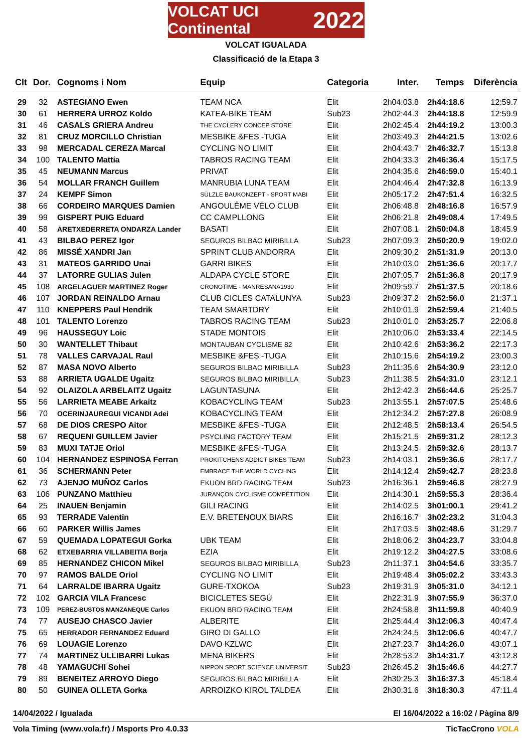VOLCAT UCI Continental 2022
VOLCAT IGUALADA
Classificació de la Etapa 3
| Clt | Dor. | Cognoms i Nom | Equip | Categoria | Inter. | Temps | Diferència |
| --- | --- | --- | --- | --- | --- | --- | --- |
| 29 | 32 | ASTEGIANO Ewen | TEAM NCA | Elit | 2h04:03.8 | 2h44:18.6 | 12:59.7 |
| 30 | 61 | HERRERA URROZ Koldo | KATEA-BIKE TEAM | Sub23 | 2h02:44.3 | 2h44:18.8 | 12:59.9 |
| 31 | 46 | CASALS GRIERA Andreu | THE CYCLERY CONCEP STORE | Elit | 2h02:45.4 | 2h44:19.2 | 13:00.3 |
| 32 | 81 | CRUZ MORCILLO Christian | MESBIKE &FES -TUGA | Elit | 2h03:49.3 | 2h44:21.5 | 13:02.6 |
| 33 | 98 | MERCADAL CEREZA Marcal | CYCLING NO LIMIT | Elit | 2h04:43.7 | 2h46:32.7 | 15:13.8 |
| 34 | 100 | TALENTO Mattia | TABROS RACING TEAM | Elit | 2h04:33.3 | 2h46:36.4 | 15:17.5 |
| 35 | 45 | NEUMANN Marcus | PRIVAT | Elit | 2h04:35.6 | 2h46:59.0 | 15:40.1 |
| 36 | 54 | MOLLAR FRANCH Guillem | MANRUBIA LUNA TEAM | Elit | 2h04:46.4 | 2h47:32.8 | 16:13.9 |
| 37 | 24 | KEMPF Simon | SÜLZLE BAUKONZEPT - SPORT MABI | Elit | 2h05:17.2 | 2h47:51.4 | 16:32.5 |
| 38 | 66 | CORDEIRO MARQUES Damien | ANGOULÊME VÉLO CLUB | Elit | 2h06:48.8 | 2h48:16.8 | 16:57.9 |
| 39 | 99 | GISPERT PUIG Eduard | CC CAMPLLONG | Elit | 2h06:21.8 | 2h49:08.4 | 17:49.5 |
| 40 | 58 | ARETXEDERRETA ONDARZA Lander | BASATI | Elit | 2h07:08.1 | 2h50:04.8 | 18:45.9 |
| 41 | 43 | BILBAO PEREZ Igor | SEGUROS BILBAO MIRIBILLA | Sub23 | 2h07:09.3 | 2h50:20.9 | 19:02.0 |
| 42 | 86 | MISSÉ XANDRI Jan | SPRINT CLUB ANDORRA | Elit | 2h09:30.2 | 2h51:31.9 | 20:13.0 |
| 43 | 31 | MATEOS GARRIDO Unai | GARRI BIKES | Elit | 2h10:03.0 | 2h51:36.6 | 20:17.7 |
| 44 | 37 | LATORRE GULIAS Julen | ALDAPA CYCLE STORE | Elit | 2h07:05.7 | 2h51:36.8 | 20:17.9 |
| 45 | 108 | ARGELAGUER MARTINEZ Roger | CRONOTIME - MANRESANA1930 | Elit | 2h09:59.7 | 2h51:37.5 | 20:18.6 |
| 46 | 107 | JORDAN REINALDO Arnau | CLUB CICLES CATALUNYA | Sub23 | 2h09:37.2 | 2h52:56.0 | 21:37.1 |
| 47 | 110 | KNEPPERS Paul Hendrik | TEAM SMARTDRY | Elit | 2h10:01.9 | 2h52:59.4 | 21:40.5 |
| 48 | 101 | TALENTO Lorenzo | TABROS RACING TEAM | Sub23 | 2h10:01.0 | 2h53:25.7 | 22:06.8 |
| 49 | 96 | HAUSSEGUY Loic | STADE MONTOIS | Elit | 2h10:06.0 | 2h53:33.4 | 22:14.5 |
| 50 | 30 | WANTELLET Thibaut | MONTAUBAN CYCLISME 82 | Elit | 2h10:42.6 | 2h53:36.2 | 22:17.3 |
| 51 | 78 | VALLES CARVAJAL Raul | MESBIKE &FES -TUGA | Elit | 2h10:15.6 | 2h54:19.2 | 23:00.3 |
| 52 | 87 | MASA NOVO Alberto | SEGUROS BILBAO MIRIBILLA | Sub23 | 2h11:35.6 | 2h54:30.9 | 23:12.0 |
| 53 | 88 | ARRIETA UGALDE Ugaitz | SEGUROS BILBAO MIRIBILLA | Sub23 | 2h11:38.5 | 2h54:31.0 | 23:12.1 |
| 54 | 92 | OLAIZOLA ARBELAITZ Ugaitz | LAGUNTASUNA | Elit | 2h12:42.3 | 2h56:44.6 | 25:25.7 |
| 55 | 56 | LARRIETA MEABE Arkaitz | KOBACYCLING TEAM | Sub23 | 2h13:55.1 | 2h57:07.5 | 25:48.6 |
| 56 | 70 | OCERINJAUREGUI VICANDI Adei | KOBACYCLING TEAM | Elit | 2h12:34.2 | 2h57:27.8 | 26:08.9 |
| 57 | 68 | DE DIOS CRESPO Aitor | MESBIKE &FES -TUGA | Elit | 2h12:48.5 | 2h58:13.4 | 26:54.5 |
| 58 | 67 | REQUENI GUILLEM Javier | PSYCLING FACTORY TEAM | Elit | 2h15:21.5 | 2h59:31.2 | 28:12.3 |
| 59 | 83 | MUXI TATJE Oriol | MESBIKE &FES -TUGA | Elit | 2h13:24.5 | 2h59:32.6 | 28:13.7 |
| 60 | 104 | HERNANDEZ ESPINOSA Ferran | PROKITCHENS ADDICT BIKES TEAM | Sub23 | 2h14:03.1 | 2h59:36.6 | 28:17.7 |
| 61 | 36 | SCHERMANN Peter | EMBRACE THE WORLD CYCLING | Elit | 2h14:12.4 | 2h59:42.7 | 28:23.8 |
| 62 | 73 | AJENJO MUÑOZ Carlos | EKUON BRD RACING TEAM | Sub23 | 2h16:36.1 | 2h59:46.8 | 28:27.9 |
| 63 | 106 | PUNZANO Matthieu | JURANÇON CYCLISME COMPÉTITION | Elit | 2h14:30.1 | 2h59:55.3 | 28:36.4 |
| 64 | 25 | INAUEN Benjamin | GILI RACING | Elit | 2h14:02.5 | 3h01:00.1 | 29:41.2 |
| 65 | 93 | TERRADE Valentin | E.V. BRETENOUX BIARS | Elit | 2h16:16.7 | 3h02:23.2 | 31:04.3 |
| 66 | 60 | PARKER Willis James | | Elit | 2h17:03.5 | 3h02:48.6 | 31:29.7 |
| 67 | 59 | QUEMADA LOPATEGUI Gorka | UBK TEAM | Elit | 2h18:06.2 | 3h04:23.7 | 33:04.8 |
| 68 | 62 | ETXEBARRIA VILLABEITIA Borja | EZIA | Elit | 2h19:12.2 | 3h04:27.5 | 33:08.6 |
| 69 | 85 | HERNANDEZ CHICON Mikel | SEGUROS BILBAO MIRIBILLA | Sub23 | 2h11:37.1 | 3h04:54.6 | 33:35.7 |
| 70 | 97 | RAMOS BALDE Oriol | CYCLING NO LIMIT | Elit | 2h19:48.4 | 3h05:02.2 | 33:43.3 |
| 71 | 64 | LARRALDE IBARRA Ugaitz | GURE-TXOKOA | Sub23 | 2h19:31.9 | 3h05:31.0 | 34:12.1 |
| 72 | 102 | GARCIA VILA Francesc | BICICLETES SEGÚ | Elit | 2h22:31.9 | 3h07:55.9 | 36:37.0 |
| 73 | 109 | PEREZ-BUSTOS MANZANEQUE Carlos | EKUON BRD RACING TEAM | Elit | 2h24:58.8 | 3h11:59.8 | 40:40.9 |
| 74 | 77 | AUSEJO CHASCO Javier | ALBERITE | Elit | 2h25:44.4 | 3h12:06.3 | 40:47.4 |
| 75 | 65 | HERRADOR FERNANDEZ Eduard | GIRO DI GALLO | Elit | 2h24:24.5 | 3h12:06.6 | 40:47.7 |
| 76 | 69 | LOUAGIE Lorenzo | DAVO KZLWC | Elit | 2h27:23.7 | 3h14:26.0 | 43:07.1 |
| 77 | 74 | MARTINEZ ULLIBARRI Lukas | MENA BIKERS | Elit | 2h28:53.2 | 3h14:31.7 | 43:12.8 |
| 78 | 48 | YAMAGUCHI Sohei | NIPPON SPORT SCIENCE UNIVERSIT | Sub23 | 2h26:45.2 | 3h15:46.6 | 44:27.7 |
| 79 | 89 | BENEITEZ ARROYO Diego | SEGUROS BILBAO MIRIBILLA | Elit | 2h30:25.3 | 3h16:37.3 | 45:18.4 |
| 80 | 50 | GUINEA OLLETA Gorka | ARROIZKO KIROL TALDEA | Elit | 2h30:31.6 | 3h18:30.3 | 47:11.4 |
14/04/2022 / Igualada El 16/04/2022 a 16:02 / Pàgina 8/9
Vola Timing (www.vola.fr) / Msports Pro 4.0.33 TicTacCrono VOLA